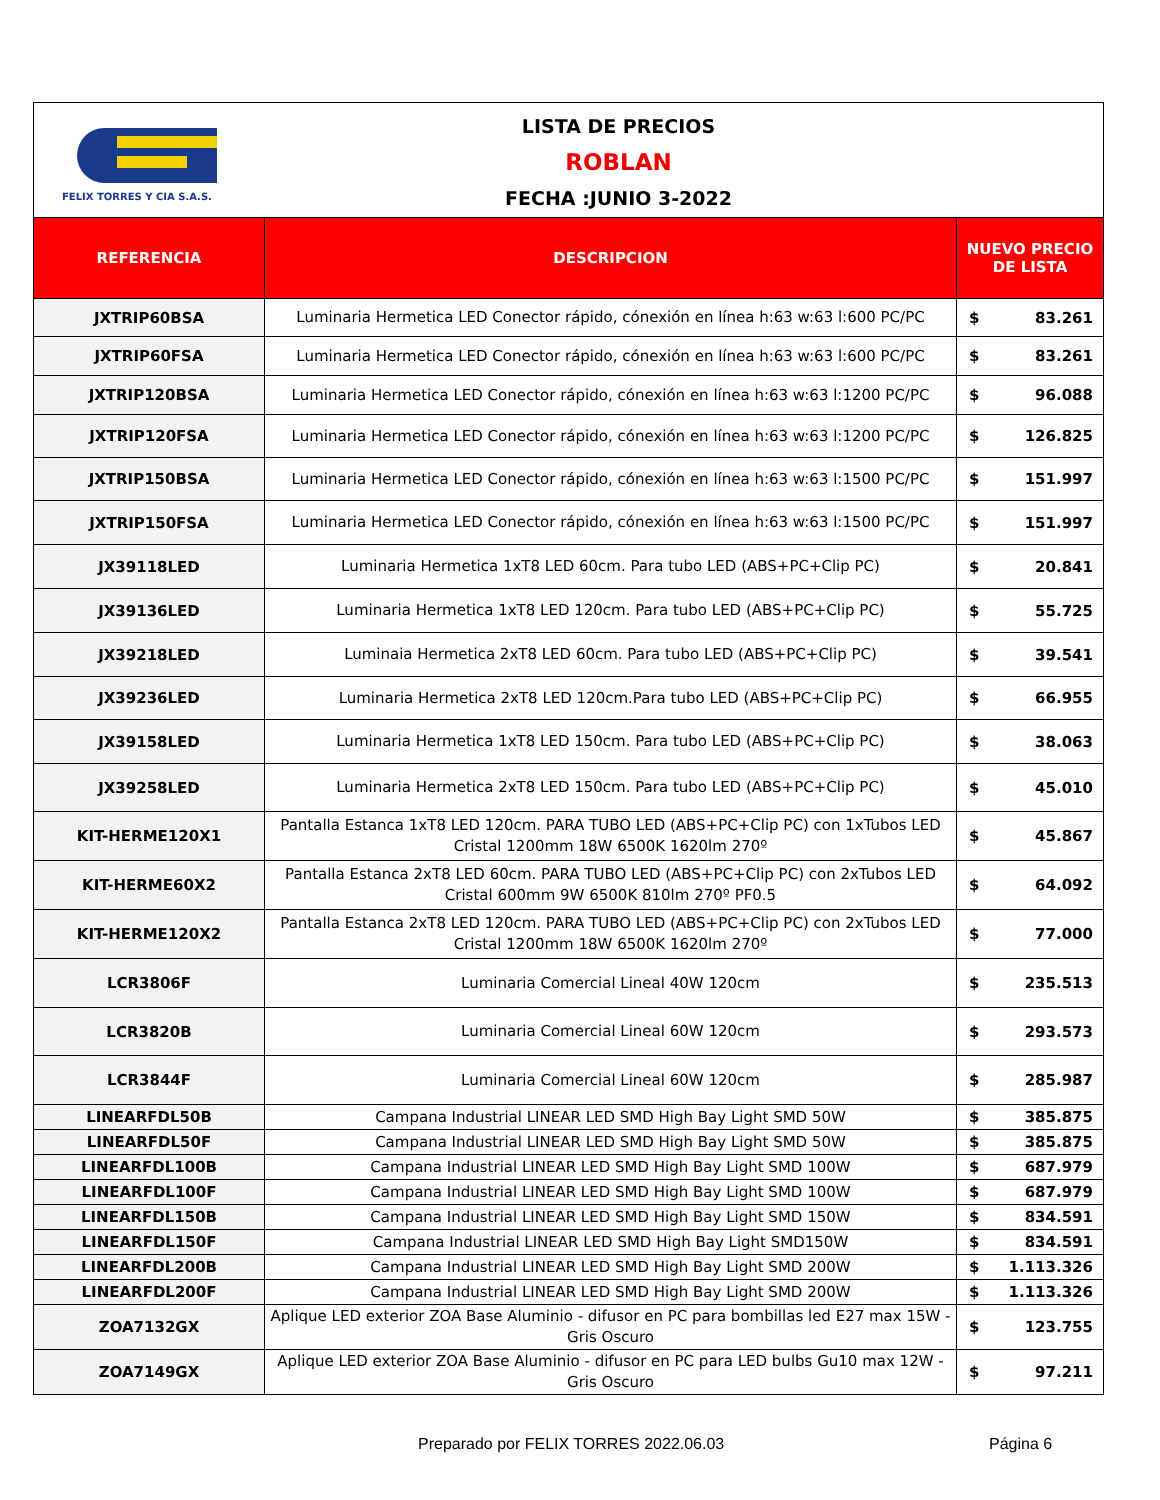FELIX TORRES Y CIA S.A.S.
LISTA DE PRECIOS
ROBLAN
FECHA :JUNIO 3-2022
| REFERENCIA | DESCRIPCION | NUEVO PRECIO DE LISTA | |
| --- | --- | --- | --- |
| JXTRIP60BSA | Luminaria Hermetica LED Conector rápido, cónexión en línea h:63 w:63 l:600 PC/PC | $ | 83.261 |
| JXTRIP60FSA | Luminaria Hermetica LED Conector rápido, cónexión en línea h:63 w:63 l:600 PC/PC | $ | 83.261 |
| JXTRIP120BSA | Luminaria Hermetica LED Conector rápido, cónexión en línea h:63 w:63 l:1200 PC/PC | $ | 96.088 |
| JXTRIP120FSA | Luminaria Hermetica LED Conector rápido, cónexión en línea h:63 w:63 l:1200 PC/PC | $ | 126.825 |
| JXTRIP150BSA | Luminaria Hermetica LED Conector rápido, cónexión en línea h:63 w:63 l:1500 PC/PC | $ | 151.997 |
| JXTRIP150FSA | Luminaria Hermetica LED Conector rápido, cónexión en línea h:63 w:63 l:1500 PC/PC | $ | 151.997 |
| JX39118LED | Luminaria Hermetica 1xT8 LED 60cm. Para tubo LED (ABS+PC+Clip PC) | $ | 20.841 |
| JX39136LED | Luminaria Hermetica 1xT8 LED 120cm. Para tubo LED (ABS+PC+Clip PC) | $ | 55.725 |
| JX39218LED | Luminaia Hermetica 2xT8 LED 60cm. Para tubo LED (ABS+PC+Clip PC) | $ | 39.541 |
| JX39236LED | Luminaria Hermetica 2xT8 LED 120cm.Para tubo LED (ABS+PC+Clip PC) | $ | 66.955 |
| JX39158LED | Luminaria Hermetica 1xT8 LED 150cm. Para tubo LED (ABS+PC+Clip PC) | $ | 38.063 |
| JX39258LED | Luminaria Hermetica 2xT8 LED 150cm. Para tubo LED (ABS+PC+Clip PC) | $ | 45.010 |
| KIT-HERME120X1 | Pantalla Estanca 1xT8 LED 120cm. PARA TUBO LED (ABS+PC+Clip PC) con 1xTubos LED Cristal 1200mm 18W 6500K 1620lm 270º | $ | 45.867 |
| KIT-HERME60X2 | Pantalla Estanca 2xT8 LED 60cm. PARA TUBO LED (ABS+PC+Clip PC) con 2xTubos LED Cristal 600mm 9W 6500K 810lm 270º PF0.5 | $ | 64.092 |
| KIT-HERME120X2 | Pantalla Estanca 2xT8 LED 120cm. PARA TUBO LED (ABS+PC+Clip PC) con 2xTubos LED Cristal 1200mm 18W 6500K 1620lm 270º | $ | 77.000 |
| LCR3806F | Luminaria Comercial Lineal 40W 120cm | $ | 235.513 |
| LCR3820B | Luminaria Comercial Lineal 60W 120cm | $ | 293.573 |
| LCR3844F | Luminaria Comercial Lineal 60W 120cm | $ | 285.987 |
| LINEARFDL50B | Campana Industrial LINEAR LED SMD High Bay Light SMD 50W | $ | 385.875 |
| LINEARFDL50F | Campana Industrial LINEAR LED SMD High Bay Light SMD 50W | $ | 385.875 |
| LINEARFDL100B | Campana Industrial LINEAR LED SMD High Bay Light SMD 100W | $ | 687.979 |
| LINEARFDL100F | Campana Industrial LINEAR LED SMD High Bay Light SMD 100W | $ | 687.979 |
| LINEARFDL150B | Campana Industrial LINEAR LED SMD High Bay Light SMD 150W | $ | 834.591 |
| LINEARFDL150F | Campana Industrial LINEAR LED SMD High Bay Light SMD150W | $ | 834.591 |
| LINEARFDL200B | Campana Industrial LINEAR LED SMD High Bay Light SMD 200W | $ | 1.113.326 |
| LINEARFDL200F | Campana Industrial LINEAR LED SMD High Bay Light SMD 200W | $ | 1.113.326 |
| ZOA7132GX | Aplique LED exterior ZOA Base Aluminio - difusor en PC para bombillas led E27 max 15W - Gris Oscuro | $ | 123.755 |
| ZOA7149GX | Aplique LED exterior ZOA Base Aluminio - difusor en PC para LED bulbs Gu10 max 12W - Gris Oscuro | $ | 97.211 |
Preparado por FELIX TORRES 2022.06.03
Página 6